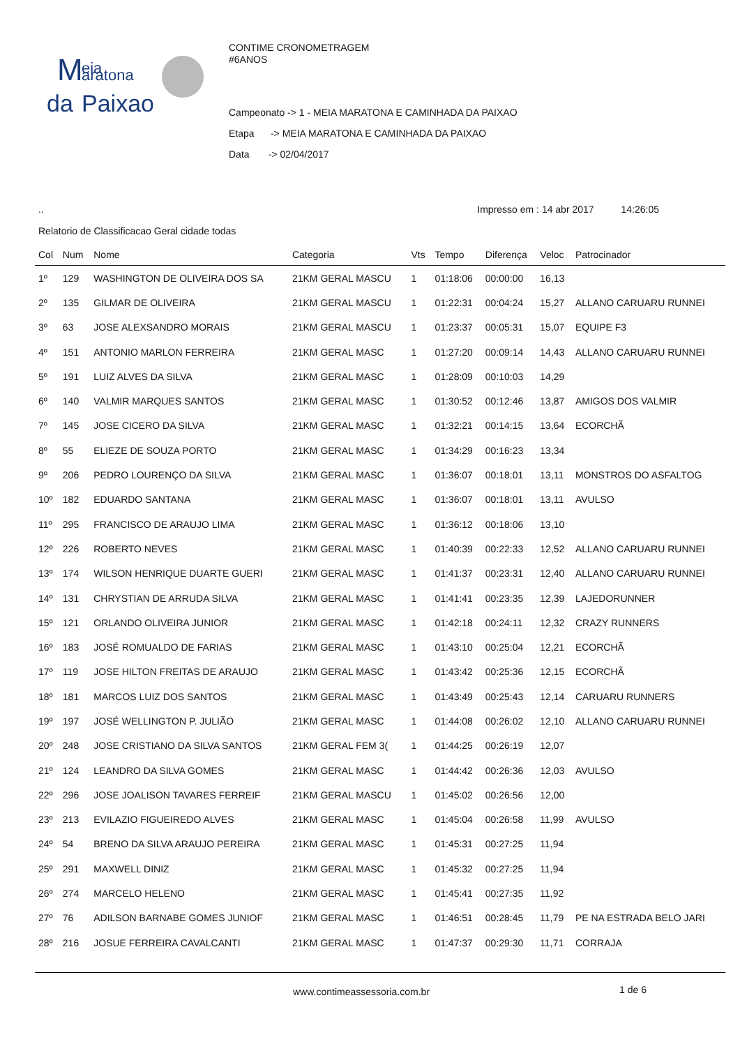M
eia
aratona
da
Paixao
CONTIME CRONOMETRAGEM
#6ANOS
Campeonato -> 1 - MEIA MARATONA E CAMINHADA DA PAIXAO
Etapa -> MEIA MARATONA E CAMINHADA DA PAIXAO
Data -> 02/04/2017
.. Impresso em : 14 abr 2017 14:26:05
Relatorio de Classificacao Geral cidade todas
| Col | Num | Nome | Categoria | Vts | Tempo | Diferença | Veloc | Patrocinador |
| --- | --- | --- | --- | --- | --- | --- | --- | --- |
| 1º | 129 | WASHINGTON DE OLIVEIRA DOS SA | 21KM GERAL MASCU | 1 | 01:18:06 | 00:00:00 | 16,13 | |
| 2º | 135 | GILMAR DE OLIVEIRA | 21KM GERAL MASCU | 1 | 01:22:31 | 00:04:24 | 15,27 | ALLANO CARUARU RUNNEI |
| 3º | 63 | JOSE ALEXSANDRO MORAIS | 21KM GERAL MASCU | 1 | 01:23:37 | 00:05:31 | 15,07 | EQUIPE F3 |
| 4º | 151 | ANTONIO MARLON FERREIRA | 21KM GERAL MASC | 1 | 01:27:20 | 00:09:14 | 14,43 | ALLANO CARUARU RUNNEI |
| 5º | 191 | LUIZ ALVES DA SILVA | 21KM GERAL MASC | 1 | 01:28:09 | 00:10:03 | 14,29 | |
| 6º | 140 | VALMIR MARQUES SANTOS | 21KM GERAL MASC | 1 | 01:30:52 | 00:12:46 | 13,87 | AMIGOS DOS VALMIR |
| 7º | 145 | JOSE CICERO DA SILVA | 21KM GERAL MASC | 1 | 01:32:21 | 00:14:15 | 13,64 | ECORCHÃ |
| 8º | 55 | ELIEZE DE SOUZA PORTO | 21KM GERAL MASC | 1 | 01:34:29 | 00:16:23 | 13,34 | |
| 9º | 206 | PEDRO LOURENÇO DA SILVA | 21KM GERAL MASC | 1 | 01:36:07 | 00:18:01 | 13,11 | MONSTROS DO ASFALTOG |
| 10º | 182 | EDUARDO SANTANA | 21KM GERAL MASC | 1 | 01:36:07 | 00:18:01 | 13,11 | AVULSO |
| 11º | 295 | FRANCISCO DE ARAUJO LIMA | 21KM GERAL MASC | 1 | 01:36:12 | 00:18:06 | 13,10 | |
| 12º | 226 | ROBERTO NEVES | 21KM GERAL MASC | 1 | 01:40:39 | 00:22:33 | 12,52 | ALLANO CARUARU RUNNEI |
| 13º | 174 | WILSON HENRIQUE DUARTE GUERI | 21KM GERAL MASC | 1 | 01:41:37 | 00:23:31 | 12,40 | ALLANO CARUARU RUNNEI |
| 14º | 131 | CHRYSTIAN DE ARRUDA SILVA | 21KM GERAL MASC | 1 | 01:41:41 | 00:23:35 | 12,39 | LAJEDORUNNER |
| 15º | 121 | ORLANDO OLIVEIRA JUNIOR | 21KM GERAL MASC | 1 | 01:42:18 | 00:24:11 | 12,32 | CRAZY RUNNERS |
| 16º | 183 | JOSÉ ROMUALDO DE FARIAS | 21KM GERAL MASC | 1 | 01:43:10 | 00:25:04 | 12,21 | ECORCHÃ |
| 17º | 119 | JOSE HILTON FREITAS DE ARAUJO | 21KM GERAL MASC | 1 | 01:43:42 | 00:25:36 | 12,15 | ECORCHÃ |
| 18º | 181 | MARCOS LUIZ DOS SANTOS | 21KM GERAL MASC | 1 | 01:43:49 | 00:25:43 | 12,14 | CARUARU RUNNERS |
| 19º | 197 | JOSÉ WELLINGTON P. JULIÃO | 21KM GERAL MASC | 1 | 01:44:08 | 00:26:02 | 12,10 | ALLANO CARUARU RUNNEI |
| 20º | 248 | JOSE CRISTIANO DA SILVA SANTOS | 21KM GERAL FEM 3( | 1 | 01:44:25 | 00:26:19 | 12,07 | |
| 21º | 124 | LEANDRO DA SILVA GOMES | 21KM GERAL MASC | 1 | 01:44:42 | 00:26:36 | 12,03 | AVULSO |
| 22º | 296 | JOSE JOALISON TAVARES FERREIF | 21KM GERAL MASCU | 1 | 01:45:02 | 00:26:56 | 12,00 | |
| 23º | 213 | EVILAZIO FIGUEIREDO ALVES | 21KM GERAL MASC | 1 | 01:45:04 | 00:26:58 | 11,99 | AVULSO |
| 24º | 54 | BRENO DA SILVA ARAUJO PEREIRA | 21KM GERAL MASC | 1 | 01:45:31 | 00:27:25 | 11,94 | |
| 25º | 291 | MAXWELL DINIZ | 21KM GERAL MASC | 1 | 01:45:32 | 00:27:25 | 11,94 | |
| 26º | 274 | MARCELO HELENO | 21KM GERAL MASC | 1 | 01:45:41 | 00:27:35 | 11,92 | |
| 27º | 76 | ADILSON BARNABE GOMES JUNIOF | 21KM GERAL MASC | 1 | 01:46:51 | 00:28:45 | 11,79 | PE NA ESTRADA BELO JARI |
| 28º | 216 | JOSUE FERREIRA CAVALCANTI | 21KM GERAL MASC | 1 | 01:47:37 | 00:29:30 | 11,71 | CORRAJA |
www.contimeassessoria.com.br 1 de 6